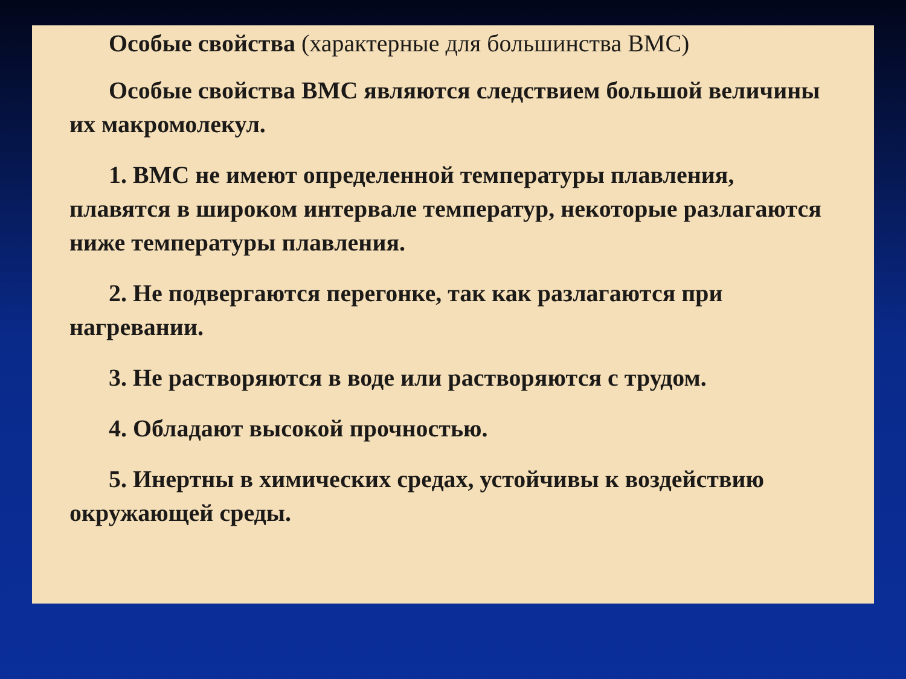Особые свойства (характерные для большинства ВМС)
Особые свойства ВМС являются следствием большой величины их макромолекул.
1. ВМС не имеют определенной температуры плавления, плавятся в широком интервале температур, некоторые разлагаются ниже температуры плавления.
2. Не подвергаются перегонке, так как разлагаются при нагревании.
3. Не растворяются в воде или растворяются с трудом.
4. Обладают высокой прочностью.
5. Инертны в химических средах, устойчивы к воздействию окружающей среды.